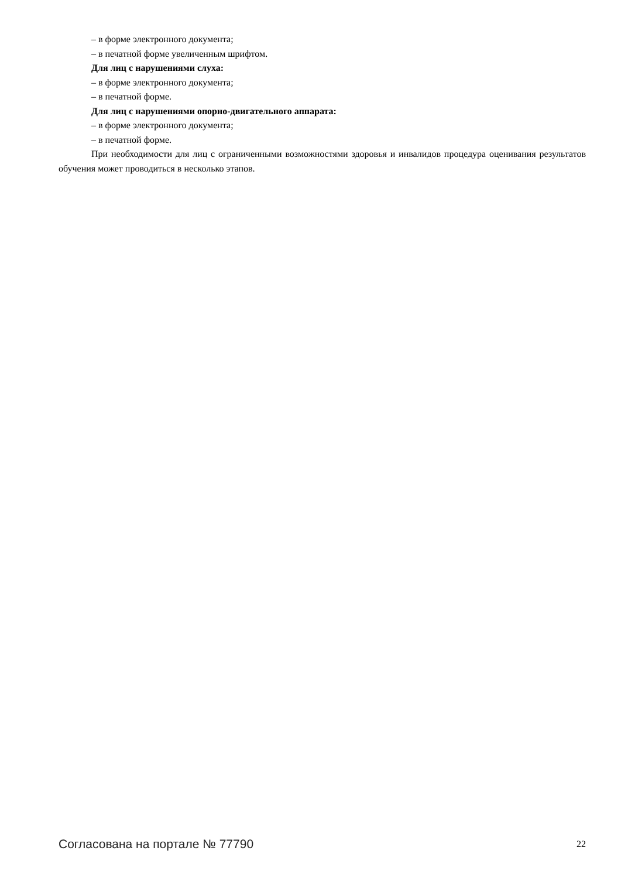– в форме электронного документа;
– в печатной форме увеличенным шрифтом.
Для лиц с нарушениями слуха:
– в форме электронного документа;
– в печатной форме.
Для лиц с нарушениями опорно-двигательного аппарата:
– в форме электронного документа;
– в печатной форме.
При необходимости для лиц с ограниченными возможностями здоровья и инвалидов процедура оценивания результатов обучения может проводиться в несколько этапов.
Согласована на портале № 77790 22